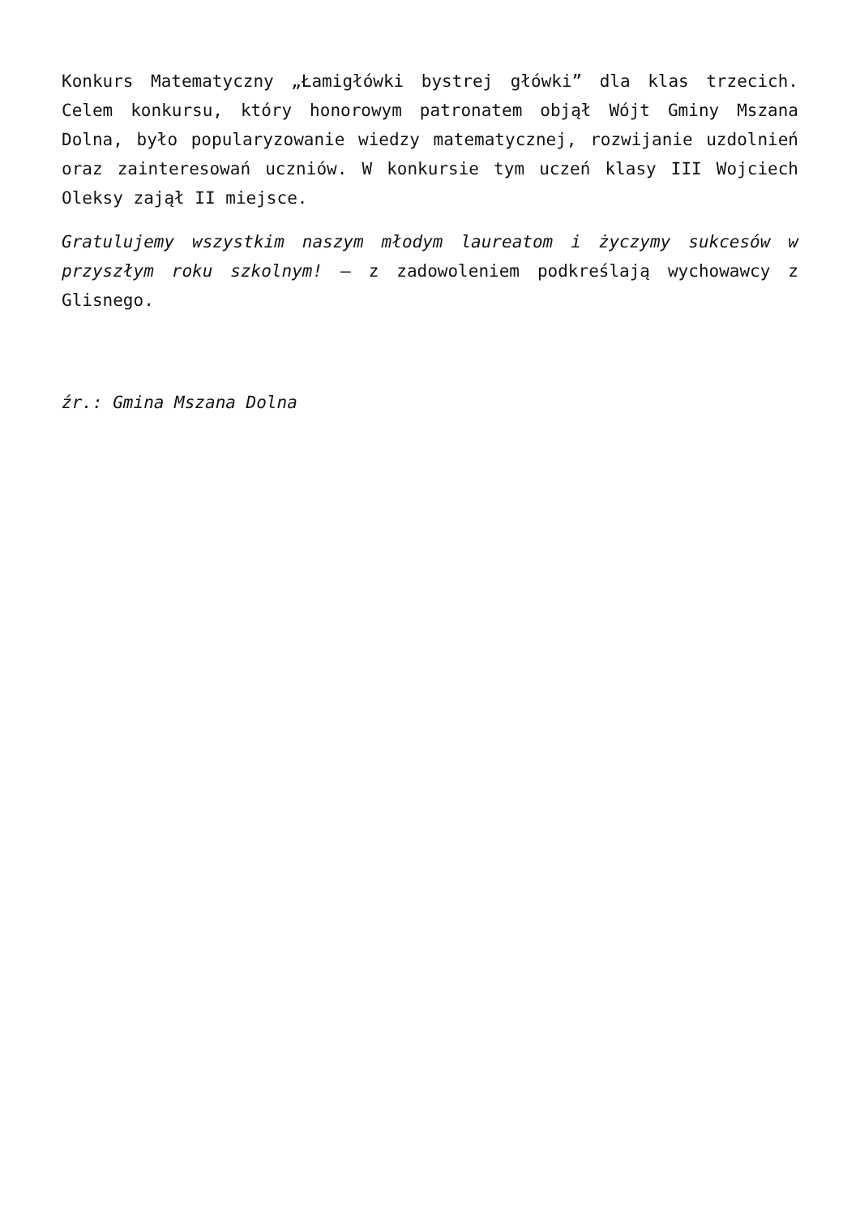Konkurs Matematyczny „Łamigłówki bystrej główki” dla klas trzecich. Celem konkursu, który honorowym patronatem objął Wójt Gminy Mszana Dolna, było popularyzowanie wiedzy matematycznej, rozwijanie uzdolnień oraz zainteresowań uczniów. W konkursie tym uczeń klasy III Wojciech Oleksy zajął II miejsce.
Gratulujemy wszystkim naszym młodym laureatom i życzymy sukcesów w przyszłym roku szkolnym! – z zadowoleniem podkreślają wychowawcy z Glisnego.
źr.: Gmina Mszana Dolna